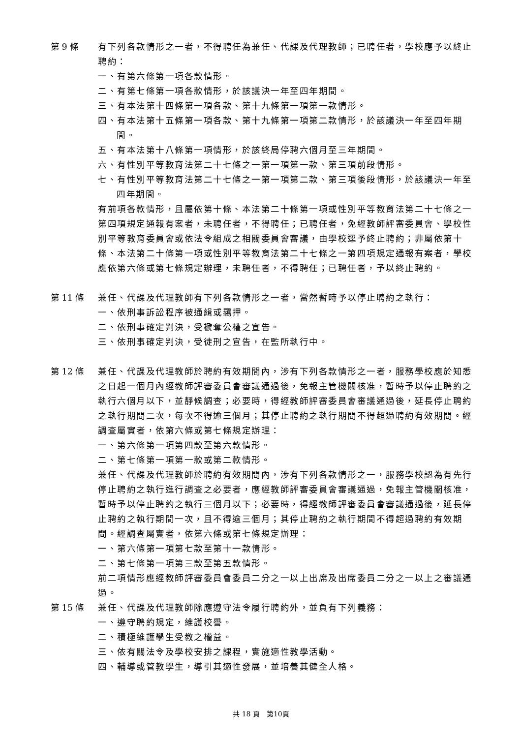第 9 條 有下列各款情形之一者，不得聘任為兼任、代課及代理教師；已聘任者，學校應予以終止聘約：
一、有第六條第一項各款情形。
二、有第七條第一項各款情形，於該議決一年至四年期間。
三、有本法第十四條第一項各款、第十九條第一項第一款情形。
四、有本法第十五條第一項各款、第十九條第一項第二款情形，於該議決一年至四年期間。
五、有本法第十八條第一項情形，於該終局停聘六個月至三年期間。
六、有性別平等教育法第二十七條之一第一項第一款、第三項前段情形。
七、有性別平等教育法第二十七條之一第一項第二款、第三項後段情形，於該議決一年至四年期間。
有前項各款情形，且屬依第十條、本法第二十條第一項或性別平等教育法第二十七條之一第四項規定通報有案者，未聘任者，不得聘任；已聘任者，免經教師評審委員會、學校性別平等教育委員會或依法令組成之相關委員會審議，由學校逕予終止聘約；非屬依第十條、本法第二十條第一項或性別平等教育法第二十七條之一第四項規定通報有案者，學校應依第六條或第七條規定辦理，未聘任者，不得聘任；已聘任者，予以終止聘約。
第 11 條 兼任、代課及代理教師有下列各款情形之一者，當然暫時予以停止聘約之執行：
一、依刑事訴訟程序被通緝或羈押。
二、依刑事確定判決，受褫奪公權之宣告。
三、依刑事確定判決，受徒刑之宣告，在監所執行中。
第 12 條 兼任、代課及代理教師於聘約有效期間內，涉有下列各款情形之一者，服務學校應於知悉之日起一個月內經教師評審委員會審議通過後，免報主管機關核准，暫時予以停止聘約之執行六個月以下，並靜候調查；必要時，得經教師評審委員會審議通過後，延長停止聘約之執行期間二次，每次不得逾三個月；其停止聘約之執行期間不得超過聘約有效期間。經調查屬實者，依第六條或第七條規定辦理：
一、第六條第一項第四款至第六款情形。
二、第七條第一項第一款或第二款情形。
兼任、代課及代理教師於聘約有效期間內，涉有下列各款情形之一，服務學校認為有先行停止聘約之執行進行調查之必要者，應經教師評審委員會審議通過，免報主管機關核准，暫時予以停止聘約之執行三個月以下；必要時，得經教師評審委員會審議通過後，延長停止聘約之執行期間一次，且不得逾三個月；其停止聘約之執行期間不得超過聘約有效期間。經調查屬實者，依第六條或第七條規定辦理：
一、第六條第一項第七款至第十一款情形。
二、第七條第一項第三款至第五款情形。
前二項情形應經教師評審委員會委員二分之一以上出席及出席委員二分之一以上之審議通過。
第 15 條 兼任、代課及代理教師除應遵守法令履行聘約外，並負有下列義務：
一、遵守聘約規定，維護校譽。
二、積極維護學生受教之權益。
三、依有關法令及學校安排之課程，實施適性教學活動。
四、輔導或管教學生，導引其適性發展，並培養其健全人格。
共 18 頁　第10頁